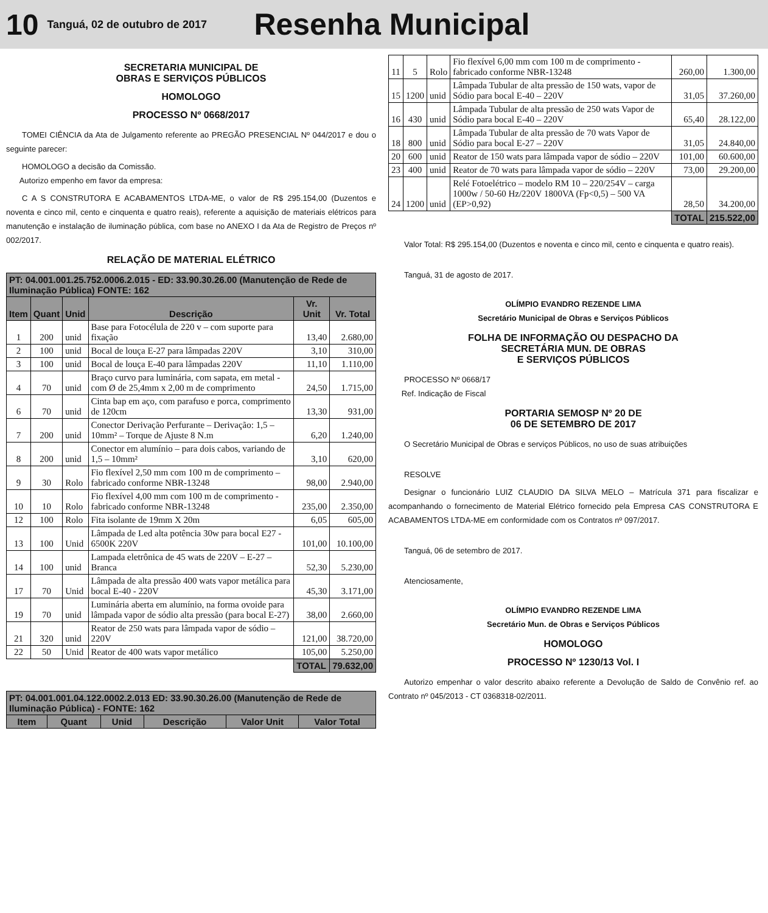10 Tanguá, 02 de outubro de 2017 Resenha Municipal
SECRETARIA MUNICIPAL DE
OBRAS E SERVIÇOS PÚBLICOS
HOMOLOGO
PROCESSO Nº 0668/2017
TOMEI CIÊNCIA da Ata de Julgamento referente ao PREGÃO PRESENCIAL Nº 044/2017 e dou o seguinte parecer:
HOMOLOGO a decisão da Comissão.
Autorizo empenho em favor da empresa:
C A S CONSTRUTORA E ACABAMENTOS LTDA-ME, o valor de R$ 295.154,00 (Duzentos e noventa e cinco mil, cento e cinquenta e quatro reais), referente a aquisição de materiais elétricos para manutenção e instalação de iluminação pública, com base no ANEXO I da Ata de Registro de Preços nº 002/2017.
RELAÇÃO DE MATERIAL ELÉTRICO
| PT: 04.001.001.25.752.0006.2.015 - ED: 33.90.30.26.00 (Manutenção de Rede de Iluminação Pública) FONTE: 162 | | | | | |
| Item | Quant | Unid | Descrição | Vr. Unit | Vr. Total |
| 1 | 200 | unid | Base para Fotocélula de 220 v – com suporte para fixação | 13,40 | 2.680,00 |
| 2 | 100 | unid | Bocal de louça E-27 para lâmpadas 220V | 3,10 | 310,00 |
| 3 | 100 | unid | Bocal de louça E-40 para lâmpadas 220V | 11,10 | 1.110,00 |
| 4 | 70 | unid | Braço curvo para luminária, com sapata, em metal - com Ø de 25,4mm x 2,00 m de comprimento | 24,50 | 1.715,00 |
| 6 | 70 | unid | Cinta bap em aço, com parafuso e porca, comprimento de 120cm | 13,30 | 931,00 |
| 7 | 200 | unid | Conector Derivação Perfurante – Derivação: 1,5 – 10mm² – Torque de Ajuste 8 N.m | 6,20 | 1.240,00 |
| 8 | 200 | unid | Conector em alumínio – para dois cabos, variando de 1,5 – 10mm² | 3,10 | 620,00 |
| 9 | 30 | Rolo | Fio flexível 2,50 mm com 100 m de comprimento – fabricado conforme NBR-13248 | 98,00 | 2.940,00 |
| 10 | 10 | Rolo | Fio flexível 4,00 mm com 100 m de comprimento - fabricado conforme NBR-13248 | 235,00 | 2.350,00 |
| 12 | 100 | Rolo | Fita isolante de 19mm X 20m | 6,05 | 605,00 |
| 13 | 100 | Unid | Lâmpada de Led alta potência 30w para bocal E27 - 6500K 220V | 101,00 | 10.100,00 |
| 14 | 100 | unid | Lampada eletrônica de 45 wats de 220V – E-27 – Branca | 52,30 | 5.230,00 |
| 17 | 70 | Unid | Lâmpada de alta pressão 400 wats vapor metálica para bocal E-40 - 220V | 45,30 | 3.171,00 |
| 19 | 70 | unid | Luminária aberta em alumínio, na forma ovoide para lâmpada vapor de sódio alta pressão (para bocal E-27) | 38,00 | 2.660,00 |
| 21 | 320 | unid | Reator de 250 wats para lâmpada vapor de sódio – 220V | 121,00 | 38.720,00 |
| 22 | 50 | Unid | Reator de 400 wats vapor metálico | 105,00 | 5.250,00 |
| | | | | TOTAL | 79.632,00 |
| PT: 04.001.001.04.122.0002.2.013 ED: 33.90.30.26.00 (Manutenção de Rede de Iluminação Pública) - FONTE: 162 | | | | | |
| Item | Quant | Unid | Descrição | Valor Unit | Valor Total |
| 11 | 5 | Rolo | Fio flexível 6,00 mm com 100 m de comprimento - fabricado conforme NBR-13248 | 260,00 | 1.300,00 |
| 15 | 1200 | unid | Lâmpada Tubular de alta pressão de 150 wats, vapor de Sódio para bocal E-40 – 220V | 31,05 | 37.260,00 |
| 16 | 430 | unid | Lâmpada Tubular de alta pressão de 250 wats Vapor de Sódio para bocal E-40 – 220V | 65,40 | 28.122,00 |
| 18 | 800 | unid | Lâmpada Tubular de alta pressão de 70 wats Vapor de Sódio para bocal E-27 – 220V | 31,05 | 24.840,00 |
| 20 | 600 | unid | Reator de 150 wats para lâmpada vapor de sódio – 220V | 101,00 | 60.600,00 |
| 23 | 400 | unid | Reator de 70 wats para lâmpada vapor de sódio – 220V | 73,00 | 29.200,00 |
| 24 | 1200 | unid | Relé Fotoelétrico – modelo RM 10 – 220/254V – carga 1000w / 50-60 Hz/220V 1800VA (Fp<0,5) – 500 VA (EP>0,92) | 28,50 | 34.200,00 |
| | | | | TOTAL | 215.522,00 |
Valor Total: R$ 295.154,00 (Duzentos e noventa e cinco mil, cento e cinquenta e quatro reais).
Tanguá, 31 de agosto de 2017.
OLÍMPIO EVANDRO REZENDE LIMA
Secretário Municipal de Obras e Serviços Públicos
FOLHA DE INFORMAÇÃO OU DESPACHO DA
SECRETÁRIA MUN. DE OBRAS
E SERVIÇOS PÚBLICOS
PROCESSO Nº 0668/17
Ref. Indicação de Fiscal
PORTARIA SEMOSP Nº 20 DE
06 DE SETEMBRO DE 2017
O Secretário Municipal de Obras e serviços Públicos, no uso de suas atribuições
RESOLVE
Designar o funcionário LUIZ CLAUDIO DA SILVA MELO – Matrícula 371 para fiscalizar e acompanhando o fornecimento de Material Elétrico fornecido pela Empresa CAS CONSTRUTORA E ACABAMENTOS LTDA-ME em conformidade com os Contratos nº 097/2017.
Tanguá, 06 de setembro de 2017.
Atenciosamente,
OLÍMPIO EVANDRO REZENDE LIMA
Secretário Mun. de Obras e Serviços Públicos
HOMOLOGO
PROCESSO Nº 1230/13 Vol. I
Autorizo empenhar o valor descrito abaixo referente a Devolução de Saldo de Convênio ref. ao Contrato nº 045/2013 - CT 0368318-02/2011.